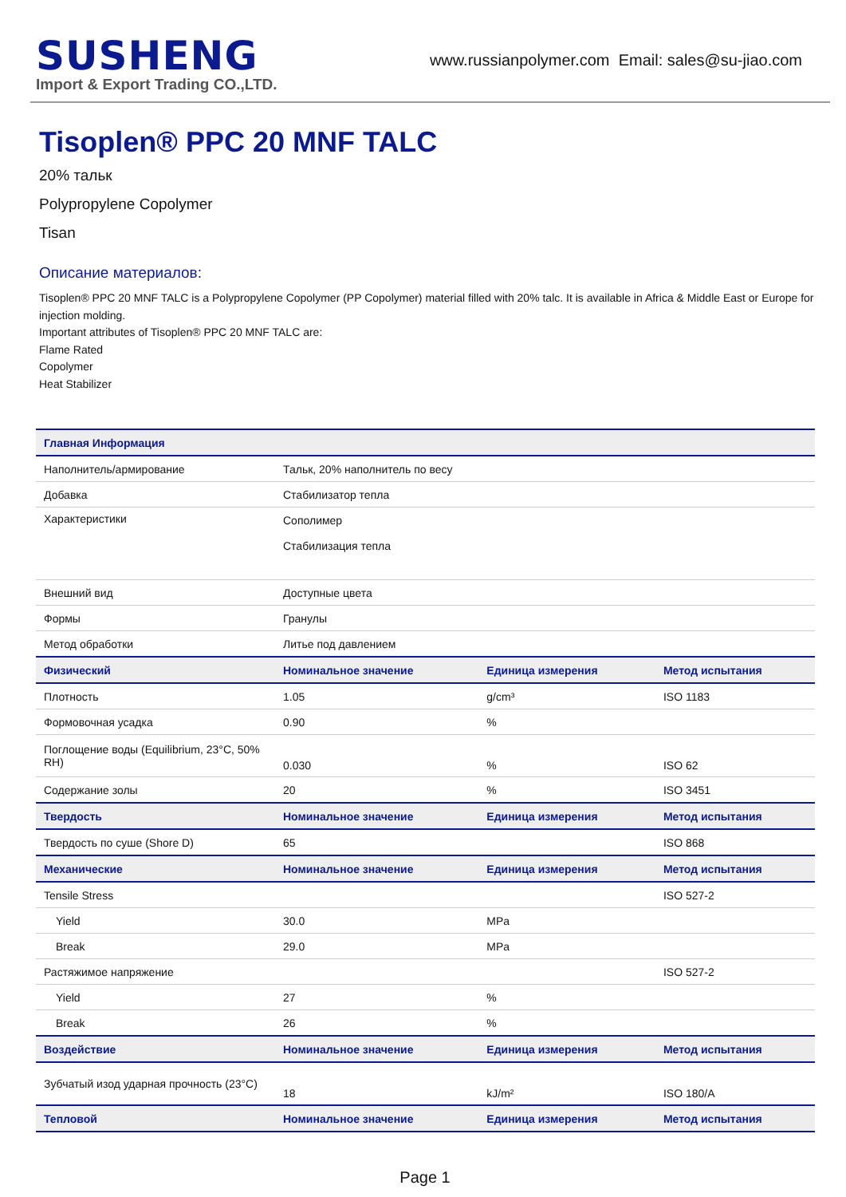SUSHENG
Import & Export Trading CO.,LTD.
www.russianpolymer.com Email: sales@su-jiao.com
Tisoplen® PPC 20 MNF TALC
20% тальк
Polypropylene Copolymer
Tisan
Описание материалов:
Tisoplen® PPC 20 MNF TALC is a Polypropylene Copolymer (PP Copolymer) material filled with 20% talc. It is available in Africa & Middle East or Europe for injection molding.
Important attributes of Tisoplen® PPC 20 MNF TALC are:
Flame Rated
Copolymer
Heat Stabilizer
| Главная Информация | | | |
| --- | --- | --- | --- |
| Наполнитель/армирование | Тальк, 20% наполнитель по весу | | |
| Добавка | Стабилизатор тепла | | |
| Характеристики | Сополимер Стабилизация тепла | | |
| Внешний вид | Доступные цвета | | |
| Формы | Гранулы | | |
| Метод обработки | Литье под давлением | | |
| Физический | Номинальное значение | Единица измерения | Метод испытания |
| Плотность | 1.05 | g/cm³ | ISO 1183 |
| Формовочная усадка | 0.90 | % | |
| Поглощение воды (Equilibrium, 23°C, 50% RH) | 0.030 | % | ISO 62 |
| Содержание золы | 20 | % | ISO 3451 |
| Твердость | Номинальное значение | Единица измерения | Метод испытания |
| Твердость по суше (Shore D) | 65 | | ISO 868 |
| Механические | Номинальное значение | Единица измерения | Метод испытания |
| Tensile Stress | | | ISO 527-2 |
| Yield | 30.0 | MPa | |
| Break | 29.0 | MPa | |
| Растяжимое напряжение | | | ISO 527-2 |
| Yield | 27 | % | |
| Break | 26 | % | |
| Воздействие | Номинальное значение | Единица измерения | Метод испытания |
| Зубчатый изод ударная прочность (23°C) | 18 | kJ/m² | ISO 180/A |
| Тепловой | Номинальное значение | Единица измерения | Метод испытания |
Page 1